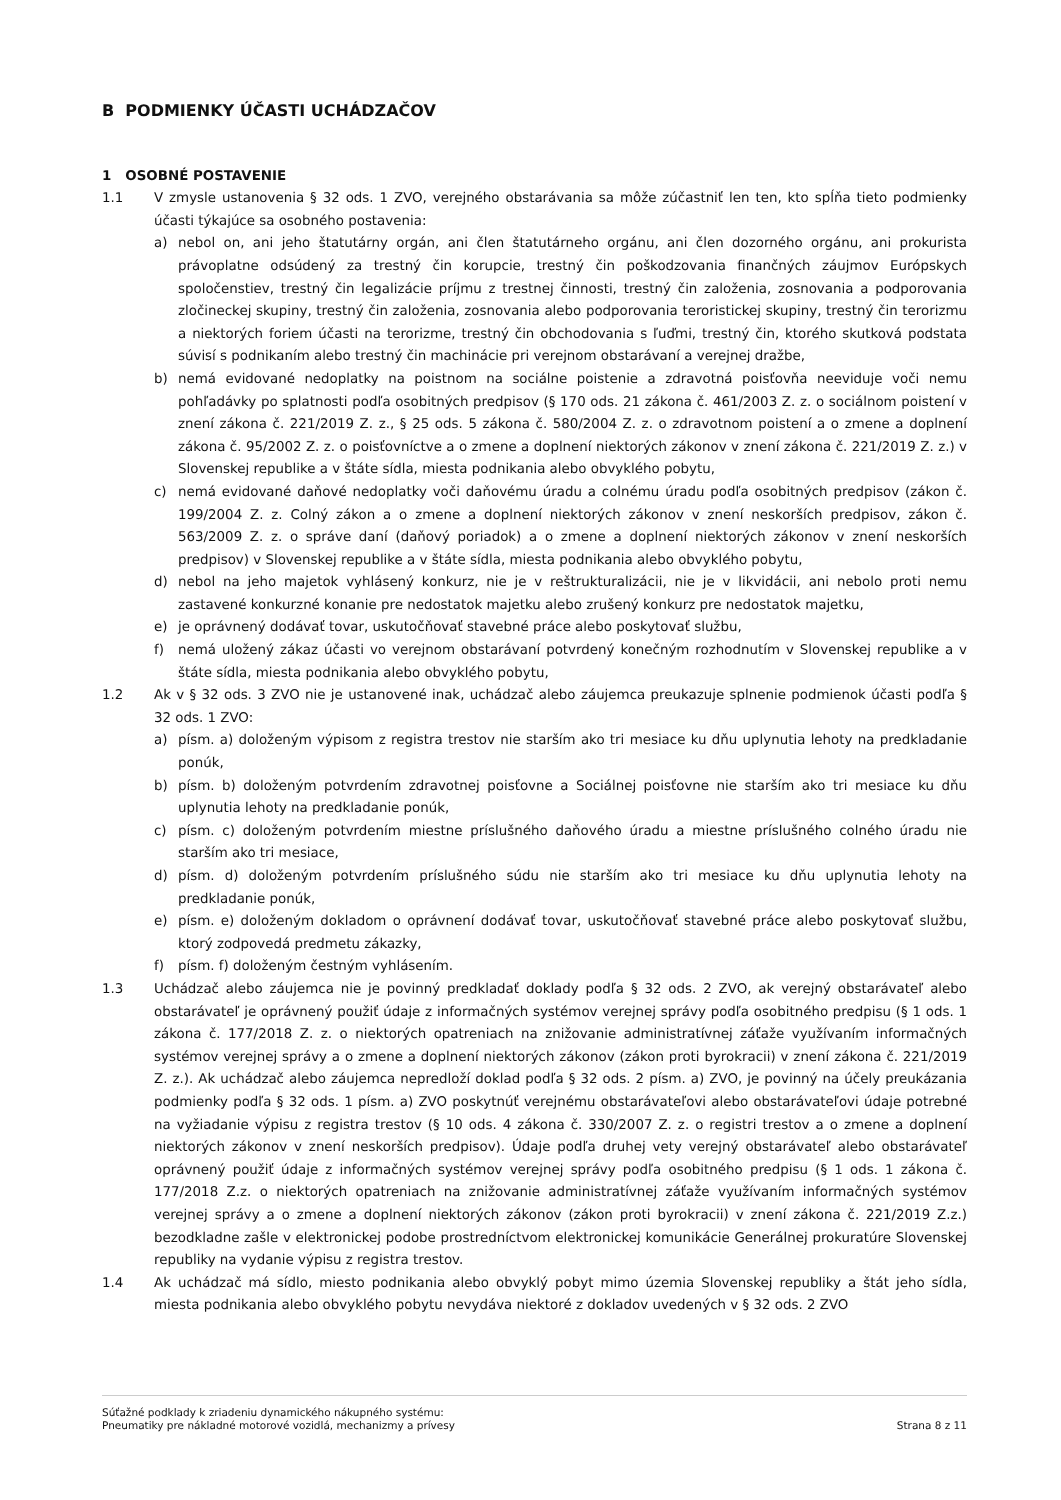B PODMIENKY ÚČASTI UCHÁDZAČOV
1 OSOBNÉ POSTAVENIE
1.1 V zmysle ustanovenia § 32 ods. 1 ZVO, verejného obstarávania sa môže zúčastniť len ten, kto spĺňa tieto podmienky účasti týkajúce sa osobného postavenia:
a) nebol on, ani jeho štatutárny orgán, ani člen štatutárneho orgánu, ani člen dozorného orgánu, ani prokurista právoplatne odsúdený za trestný čin korupcie, trestný čin poškodzovania finančných záujmov Európskych spoločenstiev, trestný čin legalizácie príjmu z trestnej činnosti, trestný čin založenia, zosnovania a podporovania zločineckej skupiny, trestný čin založenia, zosnovania alebo podporovania teroristickej skupiny, trestný čin terorizmu a niektorých foriem účasti na terorizme, trestný čin obchodovania s ľuďmi, trestný čin, ktorého skutková podstata súvisí s podnikaním alebo trestný čin machinácie pri verejnom obstarávaní a verejnej dražbe,
b) nemá evidované nedoplatky na poistnom na sociálne poistenie a zdravotná poisťovňa neeviduje voči nemu pohľadávky po splatnosti podľa osobitných predpisov (§ 170 ods. 21 zákona č. 461/2003 Z. z. o sociálnom poistení v znení zákona č. 221/2019 Z. z., § 25 ods. 5 zákona č. 580/2004 Z. z. o zdravotnom poistení a o zmene a doplnení zákona č. 95/2002 Z. z. o poisťovníctve a o zmene a doplnení niektorých zákonov v znení zákona č. 221/2019 Z. z.) v Slovenskej republike a v štáte sídla, miesta podnikania alebo obvyklého pobytu,
c) nemá evidované daňové nedoplatky voči daňovému úradu a colnému úradu podľa osobitných predpisov (zákon č. 199/2004 Z. z. Colný zákon a o zmene a doplnení niektorých zákonov v znení neskorších predpisov, zákon č. 563/2009 Z. z. o správe daní (daňový poriadok) a o zmene a doplnení niektorých zákonov v znení neskorších predpisov) v Slovenskej republike a v štáte sídla, miesta podnikania alebo obvyklého pobytu,
d) nebol na jeho majetok vyhlásený konkurz, nie je v reštrukturalizácii, nie je v likvidácii, ani nebolo proti nemu zastavené konkurzné konanie pre nedostatok majetku alebo zrušený konkurz pre nedostatok majetku,
e) je oprávnený dodávať tovar, uskutočňovať stavebné práce alebo poskytovať službu,
f) nemá uložený zákaz účasti vo verejnom obstarávaní potvrdený konečným rozhodnutím v Slovenskej republike a v štáte sídla, miesta podnikania alebo obvyklého pobytu,
1.2 Ak v § 32 ods. 3 ZVO nie je ustanovené inak, uchádzač alebo záujemca preukazuje splnenie podmienok účasti podľa § 32 ods. 1 ZVO:
a) písm. a) doloženým výpisom z registra trestov nie starším ako tri mesiace ku dňu uplynutia lehoty na predkladanie ponúk,
b) písm. b) doloženým potvrdením zdravotnej poisťovne a Sociálnej poisťovne nie starším ako tri mesiace ku dňu uplynutia lehoty na predkladanie ponúk,
c) písm. c) doloženým potvrdením miestne príslušného daňového úradu a miestne príslušného colného úradu nie starším ako tri mesiace,
d) písm. d) doloženým potvrdením príslušného súdu nie starším ako tri mesiace ku dňu uplynutia lehoty na predkladanie ponúk,
e) písm. e) doloženým dokladom o oprávnení dodávať tovar, uskutočňovať stavebné práce alebo poskytovať službu, ktorý zodpovedá predmetu zákazky,
f) písm. f) doloženým čestným vyhlásením.
1.3 Uchádzač alebo záujemca nie je povinný predkladať doklady podľa § 32 ods. 2 ZVO, ak verejný obstarávateľ alebo obstarávateľ je oprávnený použiť údaje z informačných systémov verejnej správy podľa osobitného predpisu (§ 1 ods. 1 zákona č. 177/2018 Z. z. o niektorých opatreniach na znižovanie administratívnej záťaže využívaním informačných systémov verejnej správy a o zmene a doplnení niektorých zákonov (zákon proti byrokracii) v znení zákona č. 221/2019 Z. z.). Ak uchádzač alebo záujemca nepredloží doklad podľa § 32 ods. 2 písm. a) ZVO, je povinný na účely preukázania podmienky podľa § 32 ods. 1 písm. a) ZVO poskytnúť verejnému obstarávateľovi alebo obstarávateľovi údaje potrebné na vyžiadanie výpisu z registra trestov (§ 10 ods. 4 zákona č. 330/2007 Z. z. o registri trestov a o zmene a doplnení niektorých zákonov v znení neskorších predpisov). Údaje podľa druhej vety verejný obstarávateľ alebo obstarávateľ oprávnený použiť údaje z informačných systémov verejnej správy podľa osobitného predpisu (§ 1 ods. 1 zákona č. 177/2018 Z.z. o niektorých opatreniach na znižovanie administratívnej záťaže využívaním informačných systémov verejnej správy a o zmene a doplnení niektorých zákonov (zákon proti byrokracii) v znení zákona č. 221/2019 Z.z.) bezodkladne zašle v elektronickej podobe prostredníctvom elektronickej komunikácie Generálnej prokuratúre Slovenskej republiky na vydanie výpisu z registra trestov.
1.4 Ak uchádzač má sídlo, miesto podnikania alebo obvyklý pobyt mimo územia Slovenskej republiky a štát jeho sídla, miesta podnikania alebo obvyklého pobytu nevydáva niektoré z dokladov uvedených v § 32 ods. 2 ZVO
Súťažné podklady k zriadeniu dynamického nákupného systému:
Pneumatiky pre nákladné motorové vozidlá, mechanizmy a prívesy
Strana 8 z 11